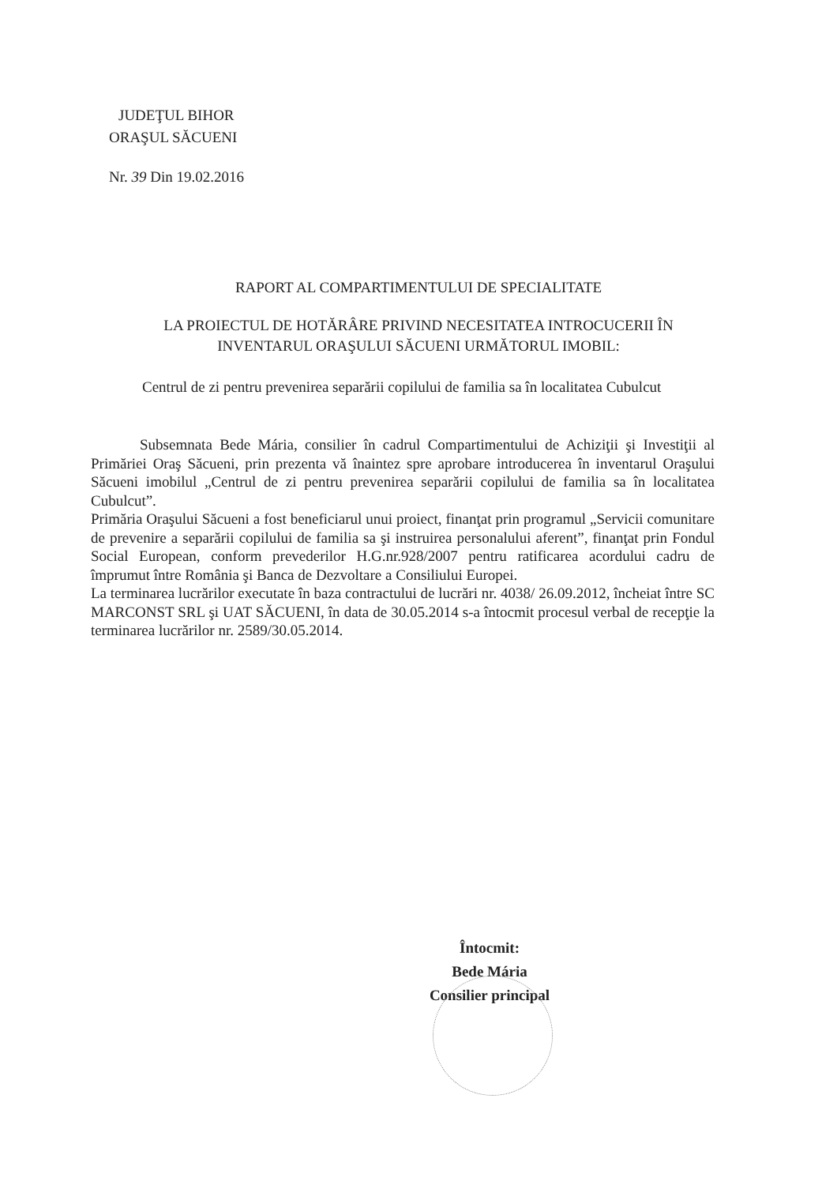JUDEŢUL BIHOR
ORAŞUL SĂCUENI
Nr. 39 Din 19.02.2016
RAPORT AL COMPARTIMENTULUI DE SPECIALITATE
LA PROIECTUL DE HOTĂRÂRE PRIVIND NECESITATEA INTROCUCERII ÎN
INVENTARUL ORAŞULUI SĂCUENI URMĂTORUL IMOBIL:
Centrul de zi pentru prevenirea separării copilului de familia sa în localitatea Cubulcut
Subsemnata Bede Mária, consilier în cadrul Compartimentului de Achiziţii şi Investiţii al Primăriei Oraş Săcueni, prin prezenta vă înaintez spre aprobare introducerea în inventarul Oraşului Săcueni imobilul „Centrul de zi pentru prevenirea separării copilului de familia sa în localitatea Cubulcut”.
Primăria Oraşului Săcueni a fost beneficiarul unui proiect, finanţat prin programul „Servicii comunitare de prevenire a separării copilului de familia sa şi instruirea personalului aferent”, finanţat prin Fondul Social European, conform prevederilor H.G.nr.928/2007 pentru ratificarea acordului cadru de împrumut între România şi Banca de Dezvoltare a Consiliului Europei.
La terminarea lucrărilor executate în baza contractului de lucrări nr. 4038/ 26.09.2012, încheiat între SC MARCONST SRL şi UAT SĂCUENI, în data de 30.05.2014 s-a întocmit procesul verbal de recepţie la terminarea lucrărilor nr. 2589/30.05.2014.
Întocmit:
Bede Mária
Consilier principal